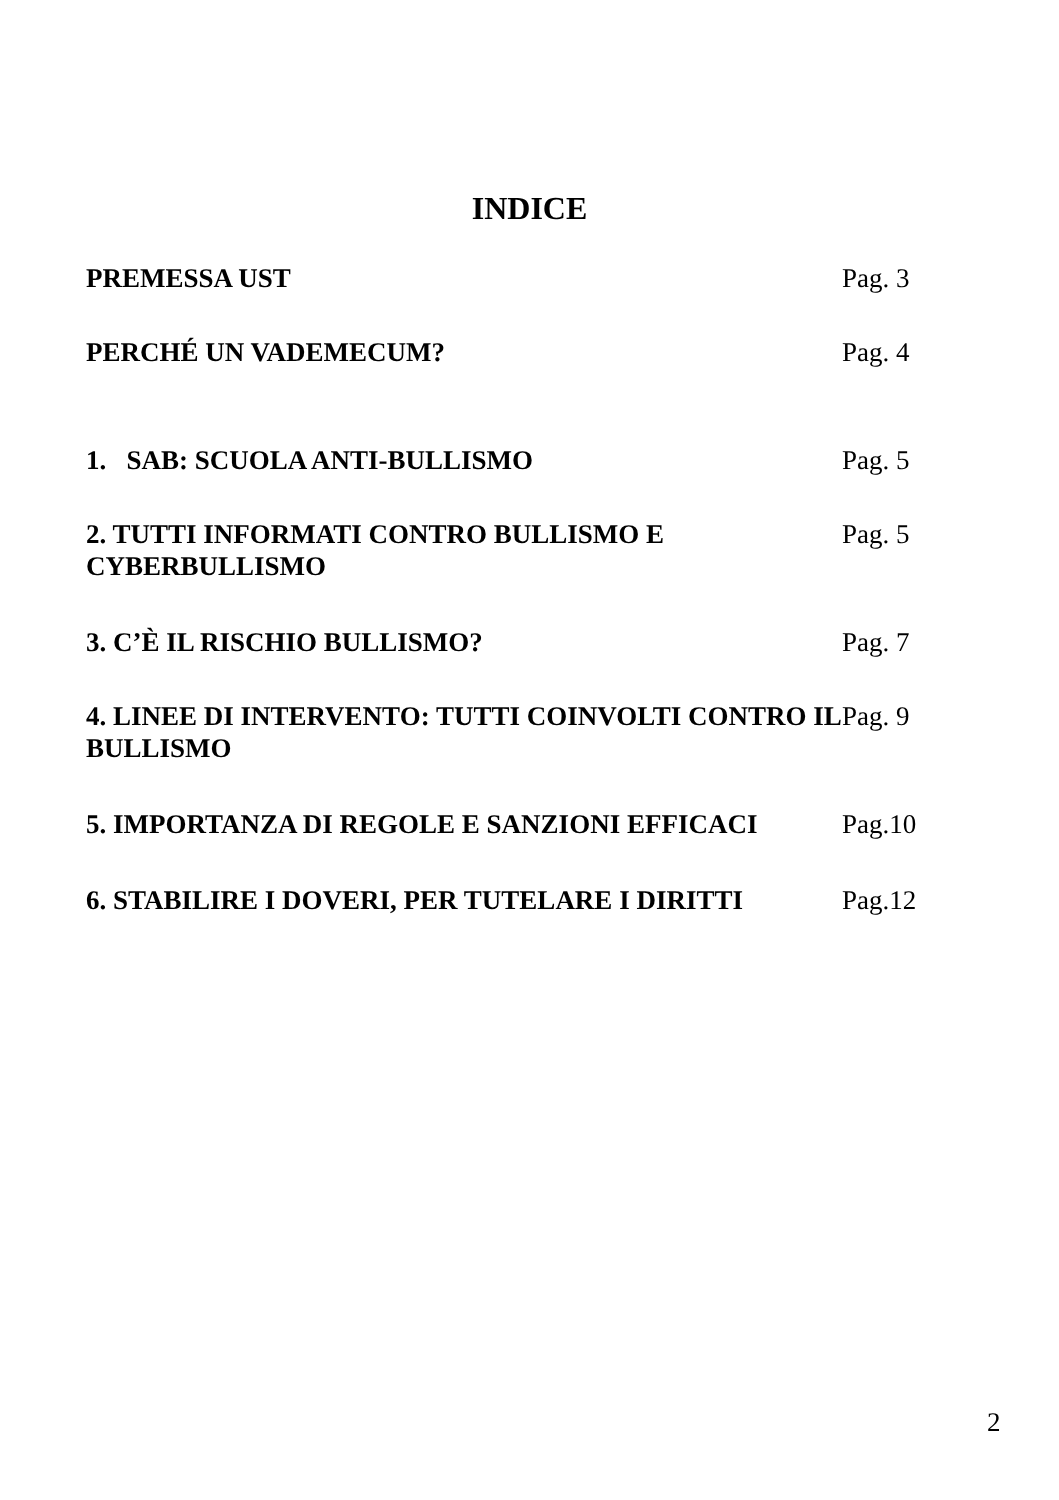INDICE
PREMESSA UST Pag. 3
PERCHÉ UN VADEMECUM? Pag. 4
1. SAB: SCUOLA ANTI-BULLISMO Pag. 5
2. TUTTI INFORMATI CONTRO BULLISMO E CYBERBULLISMO
Pag. 5
3. C’È IL RISCHIO BULLISMO? Pag. 7
4. LINEE DI INTERVENTO: TUTTI COINVOLTI CONTRO IL BULLISMO
Pag. 9
5. IMPORTANZA DI REGOLE E SANZIONI EFFICACI Pag.10
6. STABILIRE I DOVERI, PER TUTELARE I DIRITTI Pag.12
2